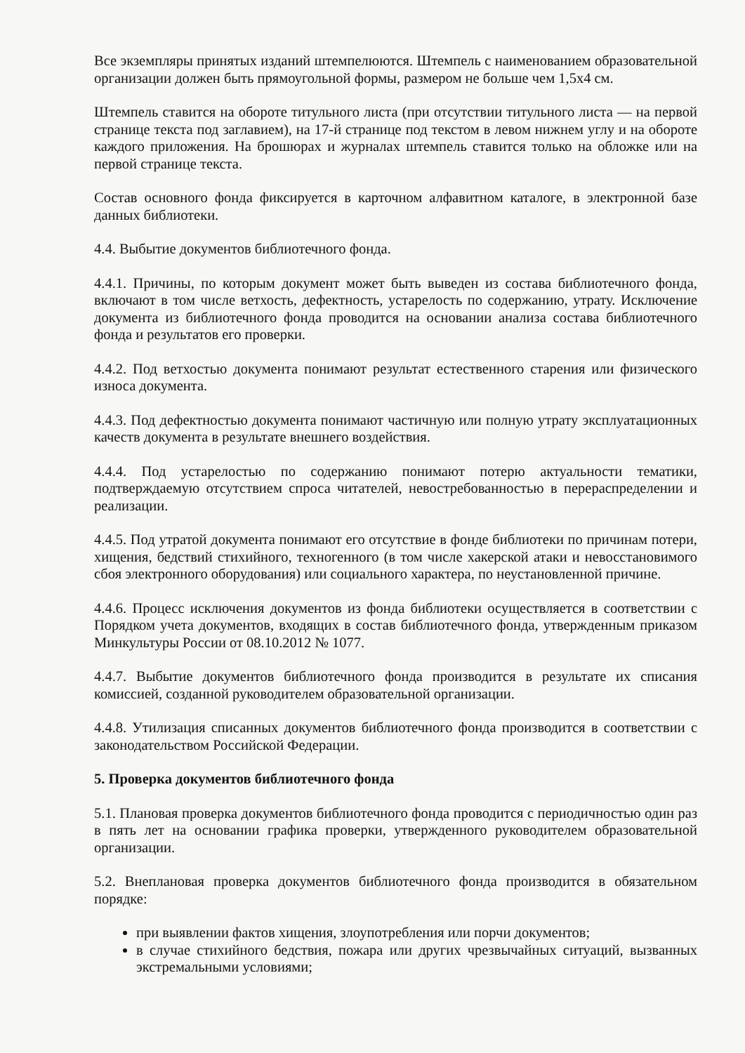Все экземпляры принятых изданий штемпелюются. Штемпель с наименованием образовательной организации должен быть прямоугольной формы, размером не больше чем 1,5х4 см.
Штемпель ставится на обороте титульного листа (при отсутствии титульного листа — на первой странице текста под заглавием), на 17-й странице под текстом в левом нижнем углу и на обороте каждого приложения. На брошюрах и журналах штемпель ставится только на обложке или на первой странице текста.
Состав основного фонда фиксируется в карточном алфавитном каталоге, в электронной базе данных библиотеки.
4.4. Выбытие документов библиотечного фонда.
4.4.1. Причины, по которым документ может быть выведен из состава библиотечного фонда, включают в том числе ветхость, дефектность, устарелость по содержанию, утрату. Исключение документа из библиотечного фонда проводится на основании анализа состава библиотечного фонда и результатов его проверки.
4.4.2. Под ветхостью документа понимают результат естественного старения или физического износа документа.
4.4.3. Под дефектностью документа понимают частичную или полную утрату эксплуатационных качеств документа в результате внешнего воздействия.
4.4.4. Под устарелостью по содержанию понимают потерю актуальности тематики, подтверждаемую отсутствием спроса читателей, невостребованностью в перераспределении и реализации.
4.4.5. Под утратой документа понимают его отсутствие в фонде библиотеки по причинам потери, хищения, бедствий стихийного, техногенного (в том числе хакерской атаки и невосстановимого сбоя электронного оборудования) или социального характера, по неустановленной причине.
4.4.6. Процесс исключения документов из фонда библиотеки осуществляется в соответствии с Порядком учета документов, входящих в состав библиотечного фонда, утвержденным приказом Минкультуры России от 08.10.2012 № 1077.
4.4.7. Выбытие документов библиотечного фонда производится в результате их списания комиссией, созданной руководителем образовательной организации.
4.4.8. Утилизация списанных документов библиотечного фонда производится в соответствии с законодательством Российской Федерации.
5. Проверка документов библиотечного фонда
5.1. Плановая проверка документов библиотечного фонда проводится с периодичностью один раз в пять лет на основании графика проверки, утвержденного руководителем образовательной организации.
5.2. Внеплановая проверка документов библиотечного фонда производится в обязательном порядке:
при выявлении фактов хищения, злоупотребления или порчи документов;
в случае стихийного бедствия, пожара или других чрезвычайных ситуаций, вызванных экстремальными условиями;